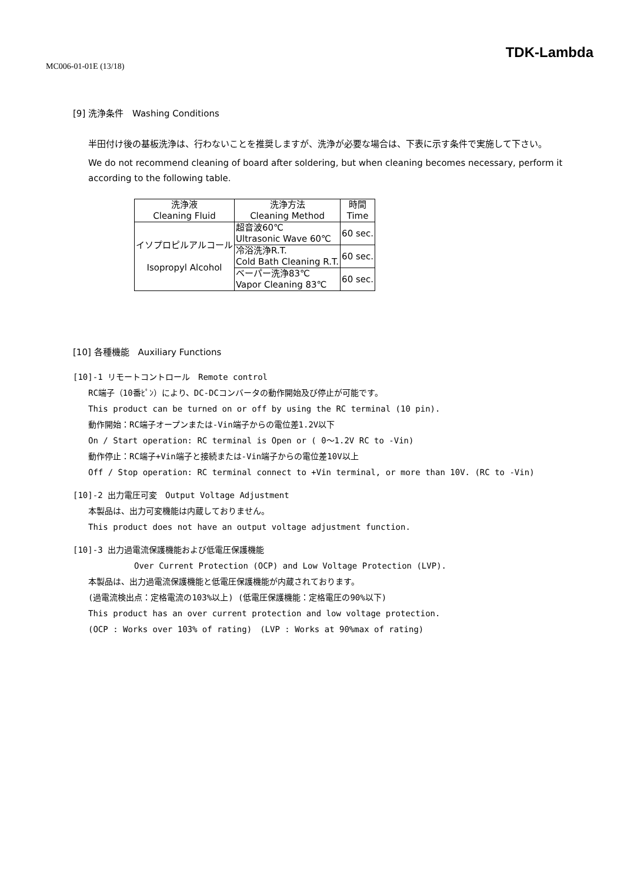MC006-01-01E (13/18)
TDK-Lambda
[9] 洗浄条件　Washing Conditions
半田付け後の基板洗浄は、行わないことを推奨しますが、洗浄が必要な場合は、下表に示す条件で実施して下さい。
We do not recommend cleaning of board after soldering, but when cleaning becomes necessary, perform it according to the following table.
| 洗浄液 Cleaning Fluid | 洗浄方法 Cleaning Method | 時間 Time |
| --- | --- | --- |
| イソプロピルアルコール Isopropyl Alcohol | 超音波60℃ Ultrasonic Wave 60℃ | 60 sec. |
| | 冷浴洗浄R.T. Cold Bath Cleaning R.T. | 60 sec. |
| | ベーパー洗浄83℃ Vapor Cleaning 83℃ | 60 sec. |
[10] 各種機能　Auxiliary Functions
[10]-1 リモートコントロール　Remote control
RC端子（10番ﾋﾟﾝ）により、DC-DCコンバータの動作開始及び停止が可能です。
This product can be turned on or off by using the RC terminal (10 pin).
動作開始：RC端子オープンまたは-Vin端子からの電位差1.2V以下
On / Start operation: RC terminal is Open or ( 0～1.2V RC to -Vin)
動作停止：RC端子+Vin端子と接続または-Vin端子からの電位差10V以上
Off / Stop operation: RC terminal connect to +Vin terminal, or more than 10V. (RC to -Vin)
[10]-2 出力電圧可変　Output Voltage Adjustment
本製品は、出力可変機能は内蔵しておりません。
This product does not have an output voltage adjustment function.
[10]-3 出力過電流保護機能および低電圧保護機能
Over Current Protection (OCP) and Low Voltage Protection (LVP).
本製品は、出力過電流保護機能と低電圧保護機能が内蔵されております。
(過電流検出点：定格電流の103%以上) (低電圧保護機能：定格電圧の90%以下)
This product has an over current protection and low voltage protection.
(OCP : Works over 103% of rating)　(LVP : Works at 90%max of rating)